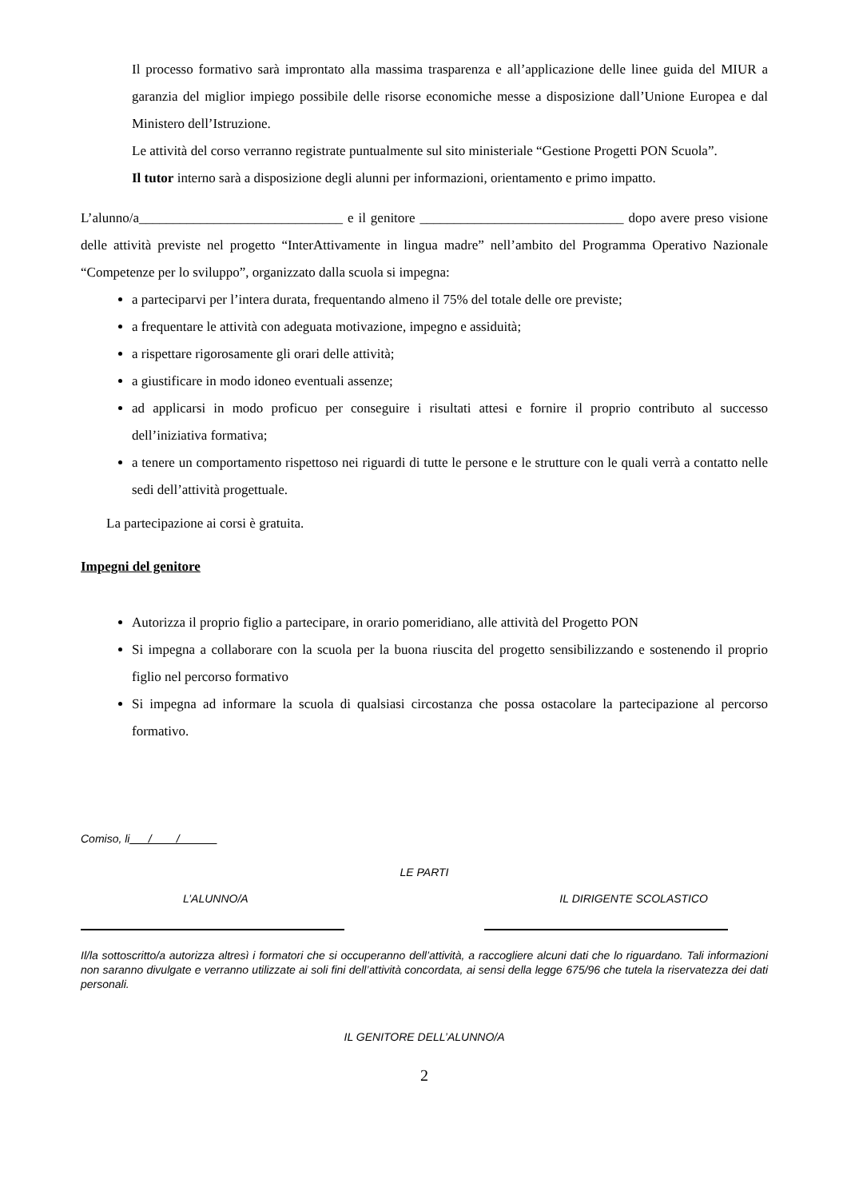Il processo formativo sarà improntato alla massima trasparenza e all’applicazione delle linee guida del MIUR a garanzia del miglior impiego possibile delle risorse economiche messe a disposizione dall’Unione Europea e dal Ministero dell’Istruzione.
Le attività del corso verranno registrate puntualmente sul sito ministeriale “Gestione Progetti PON Scuola”.
Il tutor interno sarà a disposizione degli alunni per informazioni, orientamento e primo impatto.
L’alunno/a______________________________ e il genitore ______________________________ dopo avere preso visione delle attività previste nel progetto “InterAttivamente in lingua madre” nell’ambito del Programma Operativo Nazionale “Competenze per lo sviluppo”, organizzato dalla scuola si impegna:
a parteciparvi per l’intera durata, frequentando almeno il 75% del totale delle ore previste;
a frequentare le attività con adeguata motivazione, impegno e assiduità;
a rispettare rigorosamente gli orari delle attività;
a giustificare in modo idoneo eventuali assenze;
ad applicarsi in modo proficuo per conseguire i risultati attesi e fornire il proprio contributo al successo dell’iniziativa formativa;
a tenere un comportamento rispettoso nei riguardi di tutte le persone e le strutture con le quali verrà a contatto nelle sedi dell’attività progettuale.
La partecipazione ai corsi è gratuita.
Impegni del genitore
Autorizza il proprio figlio a partecipare, in orario pomeridiano, alle attività del Progetto PON
Si impegna a collaborare con la scuola per la buona riuscita del progetto sensibilizzando e sostenendo il proprio figlio nel percorso formativo
Si impegna ad informare la scuola di qualsiasi circostanza che possa ostacolare la partecipazione al percorso formativo.
Comiso, li___/____/______
LE PARTI
L’ALUNNO/A IL DIRIGENTE SCOLASTICO
Il/la sottoscritto/a autorizza altresì i formatori che si occuperanno dell’attività, a raccogliere alcuni dati che lo riguardano. Tali informazioni non saranno divulgate e verranno utilizzate ai soli fini dell’attività concordata, ai sensi della legge 675/96 che tutela la riservatezza dei dati personali.
IL GENITORE DELL’ALUNNO/A
2